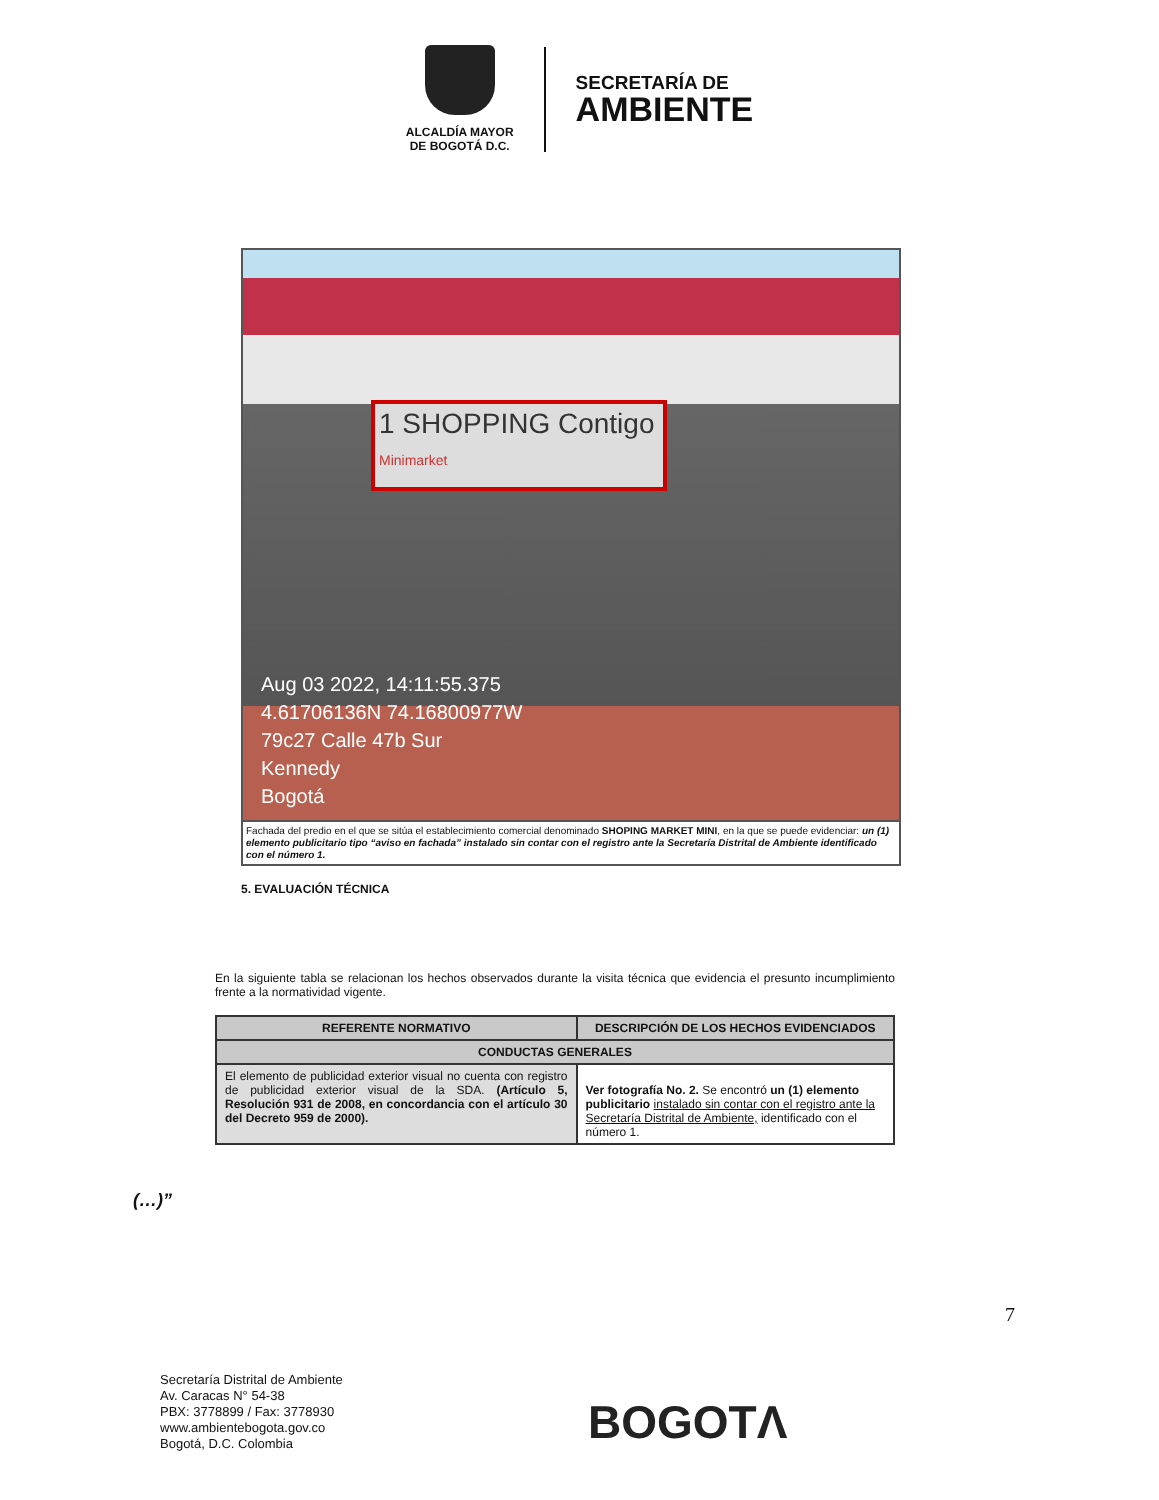ALCALDÍA MAYOR
DE BOGOTÁ D.C.
SECRETARÍA DE
AMBIENTE
1 SHOPPING Contigo
Minimarket
Aug 03 2022, 14:11:55.375
4.61706136N 74.16800977W
79c27 Calle 47b Sur
Kennedy
Bogotá
Fachada del predio en el que se sitúa el establecimiento comercial denominado SHOPING MARKET MINI, en la que se puede evidenciar: un (1) elemento publicitario tipo “aviso en fachada” instalado sin contar con el registro ante la Secretaría Distrital de Ambiente identificado con el número 1.
5. EVALUACIÓN TÉCNICA
En la siguiente tabla se relacionan los hechos observados durante la visita técnica que evidencia el presunto incumplimiento frente a la normatividad vigente.
| REFERENTE NORMATIVO | DESCRIPCIÓN DE LOS HECHOS EVIDENCIADOS |
| --- | --- |
| CONDUCTAS GENERALES | |
| El elemento de publicidad exterior visual no cuenta con registro de publicidad exterior visual de la SDA. (Artículo 5, Resolución 931 de 2008, en concordancia con el artículo 30 del Decreto 959 de 2000). | Ver fotografía No. 2. Se encontró un (1) elemento publicitario instalado sin contar con el registro ante la Secretaría Distrital de Ambiente, identificado con el número 1. |
(…)”
7
Secretaría Distrital de Ambiente
Av. Caracas N° 54-38
PBX: 3778899 / Fax: 3778930
www.ambientebogota.gov.co
Bogotá, D.C. Colombia
BOGOTΛ